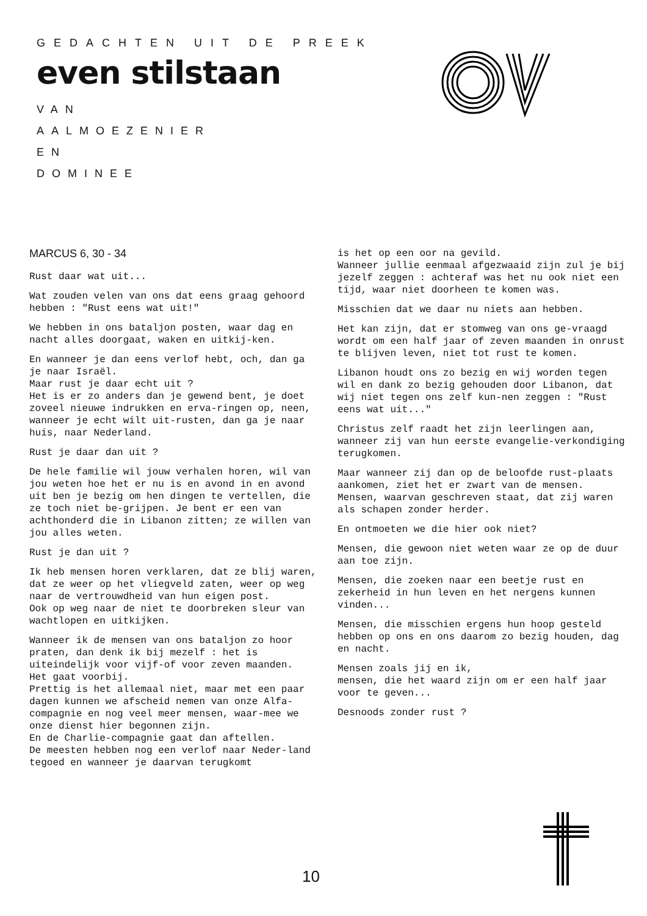GEDACHTEN UIT DE PREEK
even stilstaan
VAN
AALMOEZENIER
EN
DOMINEE
MARCUS 6, 30 - 34
Rust daar wat uit...
Wat zouden velen van ons dat eens graag gehoord hebben : "Rust eens wat uit!"
We hebben in ons bataljon posten, waar dag en nacht alles doorgaat, waken en uitkij-ken.
En wanneer je dan eens verlof hebt, och, dan ga je naar Israël.
Maar rust je daar echt uit ?
Het is er zo anders dan je gewend bent, je doet zoveel nieuwe indrukken en erva-ringen op, neen, wanneer je echt wilt uit-rusten, dan ga je naar huis, naar Nederland.
Rust je daar dan uit ?
De hele familie wil jouw verhalen horen, wil van jou weten hoe het er nu is en avond in en avond uit ben je bezig om hen dingen te vertellen, die ze toch niet be-grijpen. Je bent er een van achthonderd die in Libanon zitten; ze willen van jou alles weten.
Rust je dan uit ?
Ik heb mensen horen verklaren, dat ze blij waren, dat ze weer op het vliegveld zaten, weer op weg naar de vertrouwdheid van hun eigen post.
Ook op weg naar de niet te doorbreken sleur van wachtlopen en uitkijken.
Wanneer ik de mensen van ons bataljon zo hoor praten, dan denk ik bij mezelf : het is uiteindelijk voor vijf-of voor zeven maanden.
Het gaat voorbij.
Prettig is het allemaal niet, maar met een paar dagen kunnen we afscheid nemen van onze Alfa-compagnie en nog veel meer mensen, waar-mee we onze dienst hier begonnen zijn.
En de Charlie-compagnie gaat dan aftellen.
De meesten hebben nog een verlof naar Neder-land tegoed en wanneer je daarvan terugkomt
is het op een oor na gevild.
Wanneer jullie eenmaal afgezwaaid zijn zul je bij jezelf zeggen : achteraf was het nu ook niet een tijd, waar niet doorheen te komen was.
Misschien dat we daar nu niets aan hebben.
Het kan zijn, dat er stomweg van ons ge-vraagd wordt om een half jaar of zeven maanden in onrust te blijven leven, niet tot rust te komen.
Libanon houdt ons zo bezig en wij worden tegen wil en dank zo bezig gehouden door Libanon, dat wij niet tegen ons zelf kun-nen zeggen : "Rust eens wat uit..."
Christus zelf raadt het zijn leerlingen aan, wanneer zij van hun eerste evangelie-verkondiging terugkomen.
Maar wanneer zij dan op de beloofde rust-plaats aankomen, ziet het er zwart van de mensen.
Mensen, waarvan geschreven staat, dat zij waren als schapen zonder herder.
En ontmoeten we die hier ook niet?
Mensen, die gewoon niet weten waar ze op de duur aan toe zijn.
Mensen, die zoeken naar een beetje rust en zekerheid in hun leven en het nergens kunnen vinden...
Mensen, die misschien ergens hun hoop gesteld hebben op ons en ons daarom zo bezig houden, dag en nacht.
Mensen zoals jij en ik,
mensen, die het waard zijn om er een half jaar voor te geven...
Desnoods zonder rust ?
10